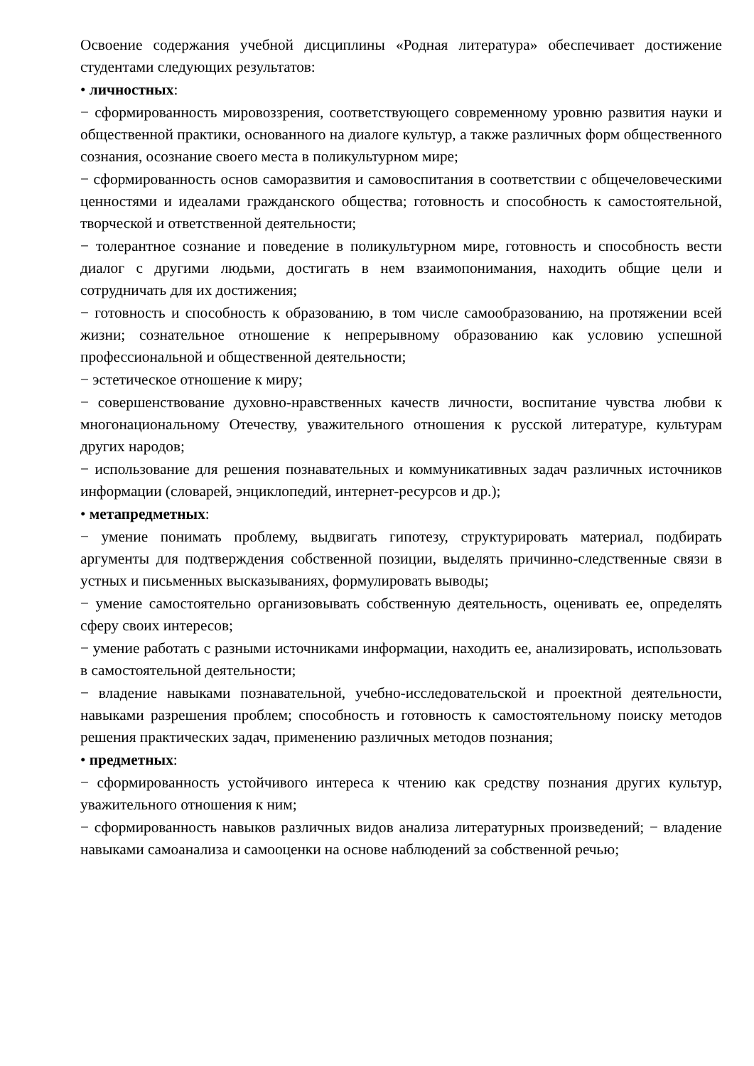Освоение содержания учебной дисциплины «Родная литература» обеспечивает достижение студентами следующих результатов:
• личностных:
− сформированность мировоззрения, соответствующего современному уровню развития науки и общественной практики, основанного на диалоге культур, а также различных форм общественного сознания, осознание своего места в поликультурном мире;
− сформированность основ саморазвития и самовоспитания в соответствии с общечеловеческими ценностями и идеалами гражданского общества; готовность и способность к самостоятельной, творческой и ответственной деятельности;
− толерантное сознание и поведение в поликультурном мире, готовность и способность вести диалог с другими людьми, достигать в нем взаимопонимания, находить общие цели и сотрудничать для их достижения;
− готовность и способность к образованию, в том числе самообразованию, на протяжении всей жизни; сознательное отношение к непрерывному образованию как условию успешной профессиональной и общественной деятельности;
− эстетическое отношение к миру;
− совершенствование духовно-нравственных качеств личности, воспитание чувства любви к многонациональному Отечеству, уважительного отношения к русской литературе, культурам других народов;
− использование для решения познавательных и коммуникативных задач различных источников информации (словарей, энциклопедий, интернет-ресурсов и др.);
• метапредметных:
− умение понимать проблему, выдвигать гипотезу, структурировать материал, подбирать аргументы для подтверждения собственной позиции, выделять причинно-следственные связи в устных и письменных высказываниях, формулировать выводы;
− умение самостоятельно организовывать собственную деятельность, оценивать ее, определять сферу своих интересов;
− умение работать с разными источниками информации, находить ее, анализировать, использовать в самостоятельной деятельности;
− владение навыками познавательной, учебно-исследовательской и проектной деятельности, навыками разрешения проблем; способность и готовность к самостоятельному поиску методов решения практических задач, применению различных методов познания;
• предметных:
− сформированность устойчивого интереса к чтению как средству познания других культур, уважительного отношения к ним;
− сформированность навыков различных видов анализа литературных произведений; − владение навыками самоанализа и самооценки на основе наблюдений за собственной речью;